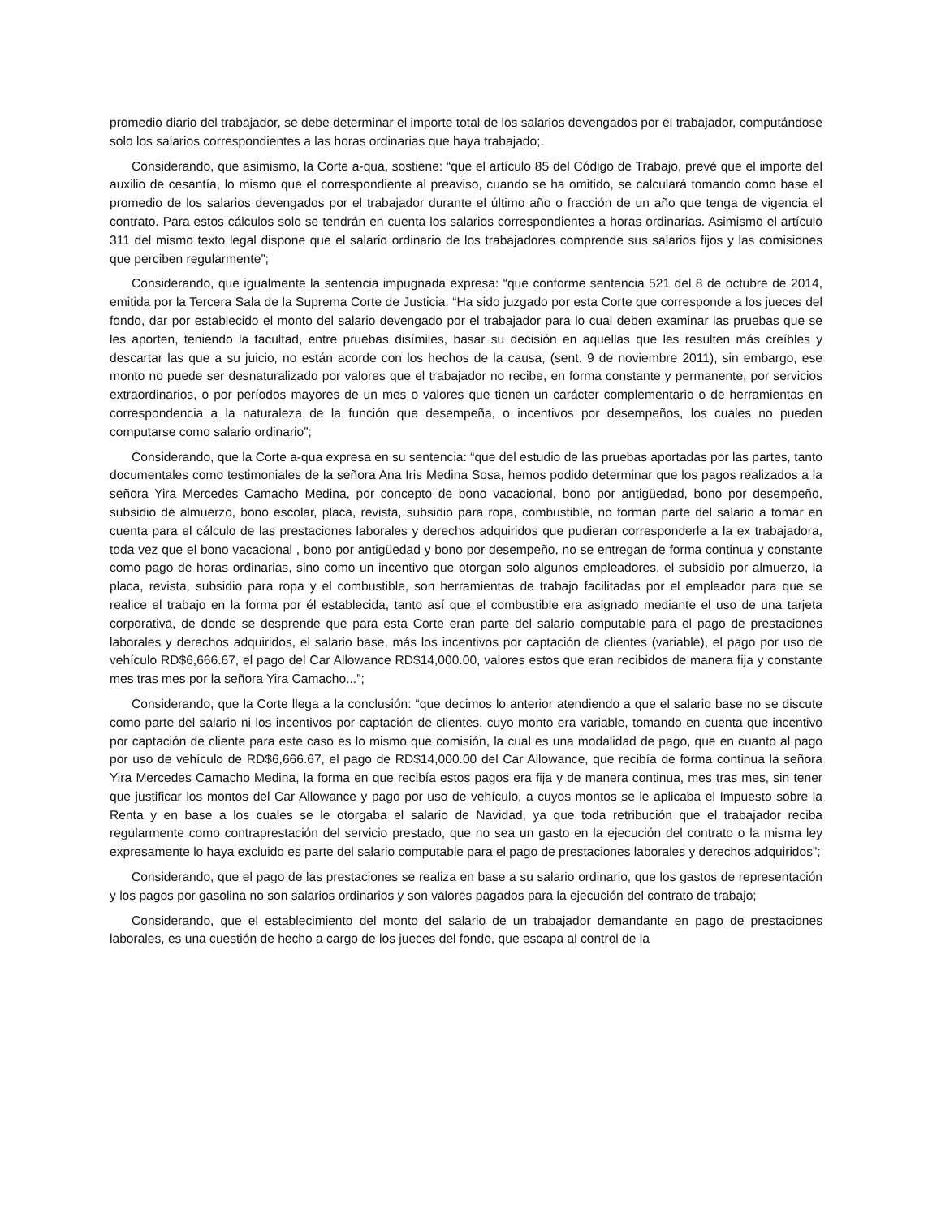promedio diario del trabajador, se debe determinar el importe total de los salarios devengados por el trabajador, computándose solo los salarios correspondientes a las horas ordinarias que haya trabajado;.
Considerando, que asimismo, la Corte a-qua, sostiene: “que el artículo 85 del Código de Trabajo, prevé que el importe del auxilio de cesantía, lo mismo que el correspondiente al preaviso, cuando se ha omitido, se calculará tomando como base el promedio de los salarios devengados por el trabajador durante el último año o fracción de un año que tenga de vigencia el contrato. Para estos cálculos solo se tendrán en cuenta los salarios correspondientes a horas ordinarias. Asimismo el artículo 311 del mismo texto legal dispone que el salario ordinario de los trabajadores comprende sus salarios fijos y las comisiones que perciben regularmente”;
Considerando, que igualmente la sentencia impugnada expresa: “que conforme sentencia 521 del 8 de octubre de 2014, emitida por la Tercera Sala de la Suprema Corte de Justicia: “Ha sido juzgado por esta Corte que corresponde a los jueces del fondo, dar por establecido el monto del salario devengado por el trabajador para lo cual deben examinar las pruebas que se les aporten, teniendo la facultad, entre pruebas disímiles, basar su decisión en aquellas que les resulten más creíbles y descartar las que a su juicio, no están acorde con los hechos de la causa, (sent. 9 de noviembre 2011), sin embargo, ese monto no puede ser desnaturalizado por valores que el trabajador no recibe, en forma constante y permanente, por servicios extraordinarios, o por períodos mayores de un mes o valores que tienen un carácter complementario o de herramientas en correspondencia a la naturaleza de la función que desempeña, o incentivos por desempeños, los cuales no pueden computarse como salario ordinario”;
Considerando, que la Corte a-qua expresa en su sentencia: “que del estudio de las pruebas aportadas por las partes, tanto documentales como testimoniales de la señora Ana Iris Medina Sosa, hemos podido determinar que los pagos realizados a la señora Yira Mercedes Camacho Medina, por concepto de bono vacacional, bono por antigüedad, bono por desempeño, subsidio de almuerzo, bono escolar, placa, revista, subsidio para ropa, combustible, no forman parte del salario a tomar en cuenta para el cálculo de las prestaciones laborales y derechos adquiridos que pudieran corresponderle a la ex trabajadora, toda vez que el bono vacacional , bono por antigüedad y bono por desempeño, no se entregan de forma continua y constante como pago de horas ordinarias, sino como un incentivo que otorgan solo algunos empleadores, el subsidio por almuerzo, la placa, revista, subsidio para ropa y el combustible, son herramientas de trabajo facilitadas por el empleador para que se realice el trabajo en la forma por él establecida, tanto así que el combustible era asignado mediante el uso de una tarjeta corporativa, de donde se desprende que para esta Corte eran parte del salario computable para el pago de prestaciones laborales y derechos adquiridos, el salario base, más los incentivos por captación de clientes (variable), el pago por uso de vehículo RD$6,666.67, el pago del Car Allowance RD$14,000.00, valores estos que eran recibidos de manera fija y constante mes tras mes por la señora Yira Camacho...”;
Considerando, que la Corte llega a la conclusión: “que decimos lo anterior atendiendo a que el salario base no se discute como parte del salario ni los incentivos por captación de clientes, cuyo monto era variable, tomando en cuenta que incentivo por captación de cliente para este caso es lo mismo que comisión, la cual es una modalidad de pago, que en cuanto al pago por uso de vehículo de RD$6,666.67, el pago de RD$14,000.00 del Car Allowance, que recibía de forma continua la señora Yira Mercedes Camacho Medina, la forma en que recibía estos pagos era fija y de manera continua, mes tras mes, sin tener que justificar los montos del Car Allowance y pago por uso de vehículo, a cuyos montos se le aplicaba el Impuesto sobre la Renta y en base a los cuales se le otorgaba el salario de Navidad, ya que toda retribución que el trabajador reciba regularmente como contraprestación del servicio prestado, que no sea un gasto en la ejecución del contrato o la misma ley expresamente lo haya excluido es parte del salario computable para el pago de prestaciones laborales y derechos adquiridos”;
Considerando, que el pago de las prestaciones se realiza en base a su salario ordinario, que los gastos de representación y los pagos por gasolina no son salarios ordinarios y son valores pagados para la ejecución del contrato de trabajo;
Considerando, que el establecimiento del monto del salario de un trabajador demandante en pago de prestaciones laborales, es una cuestión de hecho a cargo de los jueces del fondo, que escapa al control de la